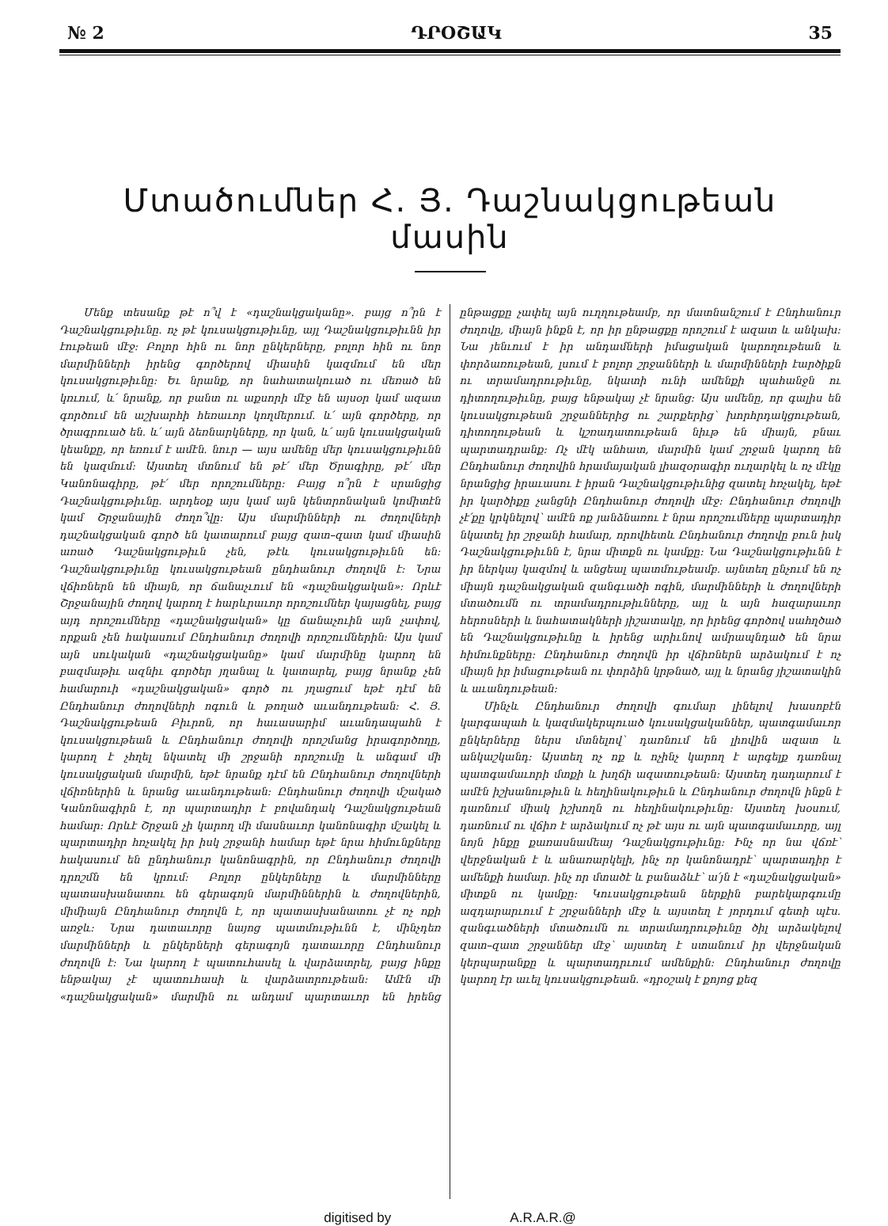№ 2 ԴՐՕՇԱԿ 35
Մտածումներ Հ. Յ. Դաշնակցութեան մասին
Մենք տեսանք թէ ո՞վ է «դաշնակցականը». բայց ո՞րն է Դաշնակցութիւնը. ոչ թէ կուսակցութիւնը, այլ Դաշնակցութիւնն իր էութեան մէջ: Բոլոր հին ու նոր ընկերները, բոլոր հին ու նոր մարմինների իրենց գործերով միասին կազմում են մեր կուսակցութիւնը: Եւ նրանք, որ նահատակուած ու մեռած են կռւում, և՛ նրանք, որ բանտ ու աքսորի մէջ են այսօր կամ ազատ գործում են աշխարհի հեռաւոր կողմերում. և՛ այն գործերը, որ ծրագրուած են. և՛ այն ձեռնարկները, որ կան, և՛ այն կուսակցական կեանքը, որ եռում է ամէն. նուր — այս ամենը մեր կուսակցութիւնն են կազմում: Այստեղ մտնում են թէ՛ մեր Ծրագիրը, թէ՛ մեր Կանոնագիրը, թէ՛ մեր որոշումները: Բայց ո՞րն է սրանցից Դաշնակցութիւնը. արդեօք այս կամ այն կենտրոնական կոմիտէն կամ Շրջանային ժողո՞վը: Այս մարմինների ու ժողովների դաշնակցական գործ են կատարում բայց զատ–զատ կամ միասին առած Դաշնակցութիւն չեն, թէև կուսակցութիւնն են: Դաշնակցութիւնը կուսակցութեան ընդհանուր ժողովն է: Նրա վճիռներն են միայն, որ ճանաչւում են «դաշնակցական»: Որևէ Շրջանային ժողով կարող է հարևրաւոր որոշումներ կայացնել, բայց այդ որոշումները «դաշնակցական» կը ճանաչուին այն չափով, որքան չեն հակասում Ընդհանուր ժողովի որոշումներին: Այս կամ այն սուկական «դաշնակցականը» կամ մարմինը կարող են բազմաթիւ ազնիւ գործեր յղանալ և կատարել, բայց նրանք չեն համարուի «դաշնակցական» գործ ու յղացում եթէ դէմ են Ընդհանուր ժողովների ոգուն և թողած աւանդութեան: Հ. Յ. Դաշնակցութեան Բիւրոն, որ հաւասարիմ աւանդապահն է կուսակցութեան և Ընդհանուր ժողովի որոշմանց իրագործողը, կարող է չհղել նկատել մի շրջանի որոշումը և անգամ մի կուսակցական մարմին, եթէ նրանք դէմ են Ընդհանուր ժողովների վճիռներին և նրանց աւանդութեան: Ընդհանուր ժողովի մշակած Կանոնագիրն է, որ պարտադիր է բովանդակ Դաշնակցութեան համար: Որևէ Շրջան չի կարող մի մասնաւոր կանոնագիր մշակել և պարտադիր հռչակել իր իսկ շրջանի համար եթէ նրա հիմունքները հակասում են ընդհանուր կանոնագրին, որ Ընդհանուր ժողովի դրոշմն են կրում: Բոլոր ընկերները և մարմինները պատասխանատու են գերագոյն մարմիններին և ժողովներին, միմիայն Ընդհանուր ժողովն է, որ պատասխանատու չէ ոչ ոքի առջև: Նրա դատաւորը նայոց պատմութիւնն է, մինչդեռ մարմինների և ընկերների գերագոյն դատաւորը Ընդհանուր ժողովն է: Նա կարող է պատուհասել և վարձատրել, բայց ինքը ենթակայ չէ պատուհասի և վարձատրութեան: Ամէն մի «դաշնակցական» մարմին ու անդամ պարտաւոր են իրենց ընթացքը չափել այն ուղղութեամբ, որ մատնանշում է Ընդհանուր ժողովը, միայն ինքն է, որ իր ընթացքը որոշում է ազատ և անկախ: Նա յենւում է իր անդամների իմացական կարողութեան և փորձառութեան, լսում է բոլոր շրջանների և մարմինների էարծիքն ու տրամադրութիւնը, նկատի ունի ամենքի պահանջն ու դիտողութիւնը, բայց ենթակայ չէ նրանց: Այս ամենը, որ գալիս են կուսակցութեան շրջաններից ու շարքերից՝ խորհրդակցութեան, դիտողութեան և կշռադատութեան նիւթ են միայն, բնաւ պարտադրանք: Ոչ մէկ անհատ, մարմին կամ շրջան կարող են Ընդհանուր ժողովին հրամայական լիազօրագիր ուղարկել և ոչ մէկը նրանցից իրաւասու է իրան Դաշնակցութիւնից զատել հռչակել, եթէ իր կարծիքը չանցնի Ընդհանուր ժողովի մէջ: Ընդհանուր ժողովի չէ՛քը կրկնելով՝ ամէն ոք յանձնառու է նրա որոշումները պարտադիր նկատել իր շրջանի համար, որովհետև Ընդհանուր ժողովը բուն իսկ Դաշնակցութիւնն է, նրա միտքն ու կամքը: Նա Դաշնակցութիւնն է իր ներկայ կազմով և անցեալ պատմութեամբ. այնտեղ ընչում են ոչ միայն դաշնակցական զանգւածի ոգին, մարմինների և ժողովների մտածումն ու տրամադրութիւնները, այլ և այն հազարաւոր հերոսների և նահատակների յիշատակը, որ իրենց գործով սահղծած են Դաշնակցութիւնը և իրենց արիւնով ամրապնդած են նրա հիմունքները: Ընդհանուր ժողովն իր վճիռներն արձակում է ոչ միայն իր իմացութեան ու փորձին կրթնած, այլ և նրանց յիշատակին և աւանդութեան:
Մինչև Ընդհանուր ժողովի գումար լինելով խասոբէն կարգապահ և կազմակերպուած կուսակցականներ, պատգամաւոր ընկերները ներս մտնելով՝ դառնում են լիովին ազատ և անկաշկանդ: Այստեղ ոչ ոք և ոչինչ կարող է արգելք դառնալ պատգամաւորի մտքի և խղճի ազատութեան: Այստեղ դադարում է ամէն իշխանութիւն և հեղինակութիւն և Ընդհանուր ժողովն ինքն է դառնում միակ իշխողն ու հեղինակութիւնը: Այստեղ խօսում, դառնում ու վճիռ է արձակում ոչ թէ այս ու այն պատգամաւորը, այլ նոյն ինքը քառասնամեայ Դաշնակցութիւնը: Ինչ որ նա վճռէ՝ վերջնական է և անառարկելի, ինչ որ կանոնադրէ՝ պարտադիր է ամենքի համար. ինչ որ մտածէ և բանաձևէ՝ ա՛յն է «դաշնակցական» միտքն ու կամքը: Կուսակցութեան ներքին բարեկարգումը ազդարարւում է շրջանների մէջ և այստեղ է յորդում գետի պէս. զանգւածների մտածումն ու տրամադրութիւնը ծիլ արձակելով զատ–զատ շրջաններ մէջ՝ այստեղ է ստանում իր վերջնական կերպարանքը և պարտադրւում ամենքին: Ընդհանուր ժողովը կարող էր աւել կուսակցութեան. «դրօշակ է քոյոց քեզ
digitised by A.R.A.R.@